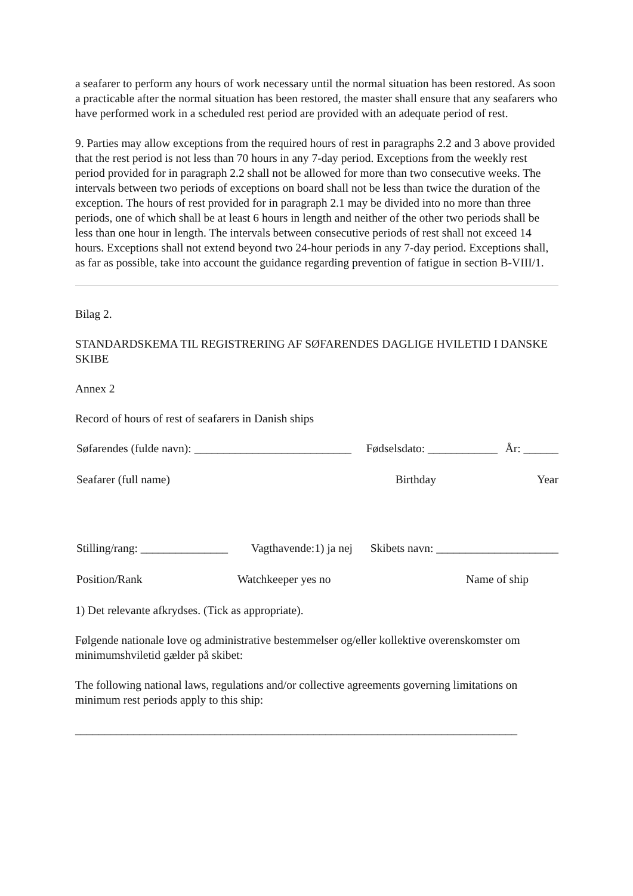a seafarer to perform any hours of work necessary until the normal situation has been restored. As soon a practicable after the normal situation has been restored, the master shall ensure that any seafarers who have performed work in a scheduled rest period are provided with an adequate period of rest.
9. Parties may allow exceptions from the required hours of rest in paragraphs 2.2 and 3 above provided that the rest period is not less than 70 hours in any 7-day period. Exceptions from the weekly rest period provided for in paragraph 2.2 shall not be allowed for more than two consecutive weeks. The intervals between two periods of exceptions on board shall not be less than twice the duration of the exception. The hours of rest provided for in paragraph 2.1 may be divided into no more than three periods, one of which shall be at least 6 hours in length and neither of the other two periods shall be less than one hour in length. The intervals between consecutive periods of rest shall not exceed 14 hours. Exceptions shall not extend beyond two 24-hour periods in any 7-day period. Exceptions shall, as far as possible, take into account the guidance regarding prevention of fatigue in section B-VIII/1.
Bilag 2.
STANDARDSKEMA TIL REGISTRERING AF SØFARENDES DAGLIGE HVILETID I DANSKE SKIBE
Annex 2
Record of hours of rest of seafarers in Danish ships
Søfarendes (fulde navn): ___________________________ Fødselsdato: ____________ År: ______
Seafarer (full name) Birthday Year
Stilling/rang: _______________ Vagthavende:1) ja nej Skibets navn: _____________________
Position/Rank Watchkeeper yes no Name of ship
1) Det relevante afkrydses. (Tick as appropriate).
Følgende nationale love og administrative bestemmelser og/eller kollektive overenskomster om minimumshviletid gælder på skibet:
The following national laws, regulations and/or collective agreements governing limitations on minimum rest periods apply to this ship:
____________________________________________________________________________